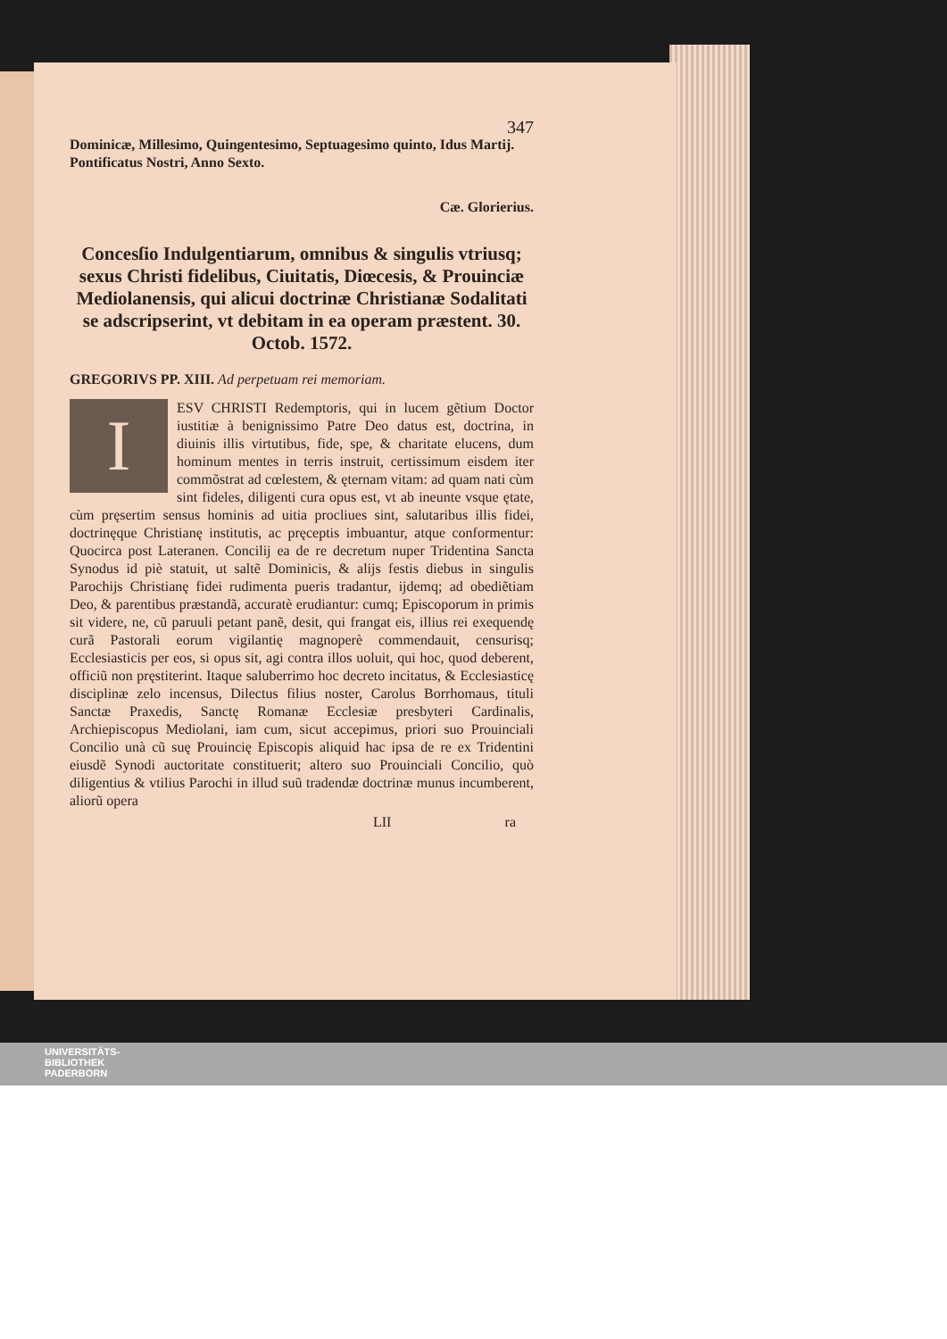347
Dominicæ, Millesimo, Quingentesimo, Septuagesimo quinto, Idus Martij. Pontificatus Nostri, Anno Sexto.
Cæ. Glorierius.
Concesſio Indulgentiarum, omnibus & singulis vtriusq; sexus Christi fidelibus, Ciuitatis, Diœcesis, & Prouinciæ Mediolanensis, qui alicui doctrinæ Christianæ Sodalitati se adscripserint, vt debitam in ea operam præstent. 30. Octob. 1572.
GREGORIVS PP. XIII. Ad perpetuam rei memoriam.
IESV CHRISTI Redemptoris, qui in lucem gẽtium Doctor iustitiæ à benignissimo Patre Deo datus est, doctrina, in diuinis illis virtutibus, fide, spe, & charitate elucens, dum hominum mentes in terris instruit, certissimum eisdem iter commõstrat ad cœlestem, & ęternam vitam: ad quam nati cùm sint fideles, diligenti cura opus est, vt ab ineunte vsque ętate, cùm pręsertim sensus hominis ad uitia procliues sint, salutaribus illis fidei, doctrinęque Christianę institutis, ac pręceptis imbuantur, atque conformentur: Quocirca post Lateranen. Concilij ea de re decretum nuper Tridentina Sancta Synodus id piè statuit, ut saltẽ Dominicis, & alijs festis diebus in singulis Parochijs Christianę fidei rudimenta pueris tradantur, ijdemq; ad obediẽtiam Deo, & parentibus præstandã, accuratè erudiantur: cumq; Episcoporum in primis sit videre, ne, cũ paruuli petant panẽ, desit, qui frangat eis, illius rei exequendę curã Pastorali eorum vigilantię magnoperè commendauit, censurisq; Ecclesiasticis per eos, si opus sit, agi contra illos uoluit, qui hoc, quod deberent, officiũ non pręstiterint. Itaque saluberrimo hoc decreto incitatus, & Ecclesiasticę disciplinæ zelo incensus, Dilectus filius noster, Carolus Borrhomaus, tituli Sanctæ Praxedis, Sanctę Romanæ Ecclesiæ presbyteri Cardinalis, Archiepiscopus Mediolani, iam cum, sicut accepimus, priori suo Prouinciali Concilio unà cũ suę Prouincię Episcopis aliquid hac ipsa de re ex Tridentini eiusdẽ Synodi auctoritate constituerit; altero suo Prouinciali Concilio, quò diligentius & vtilius Parochi in illud suũ tradendæ doctrinæ munus incumberent, aliorũ opera
LII ra
UNIVERSITÄTS-
BIBLIOTHEK
PADERBORN